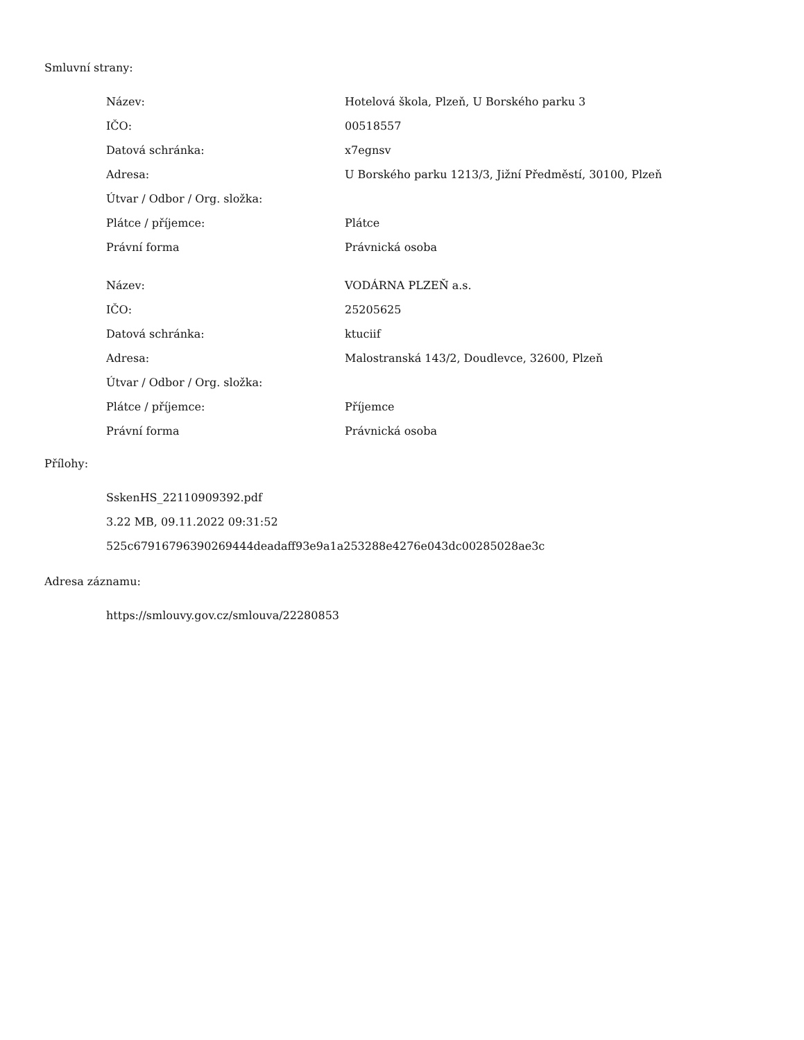Smluvní strany:
| Název: | Hotelová škola, Plzeň, U Borského parku 3 |
| IČO: | 00518557 |
| Datová schránka: | x7egnsv |
| Adresa: | U Borského parku 1213/3, Jižní Předměstí, 30100, Plzeň |
| Útvar / Odbor / Org. složka: | |
| Plátce / příjemce: | Plátce |
| Právní forma | Právnická osoba |
| Název: | VODÁRNA PLZEŇ a.s. |
| IČO: | 25205625 |
| Datová schránka: | ktuciif |
| Adresa: | Malostranská 143/2, Doudlevce, 32600, Plzeň |
| Útvar / Odbor / Org. složka: | |
| Plátce / příjemce: | Příjemce |
| Právní forma | Právnická osoba |
Přílohy:
SskenHS_22110909392.pdf
3.22 MB, 09.11.2022 09:31:52
525c67916796390269444deadaff93e9a1a253288e4276e043dc00285028ae3c
Adresa záznamu:
https://smlouvy.gov.cz/smlouva/22280853